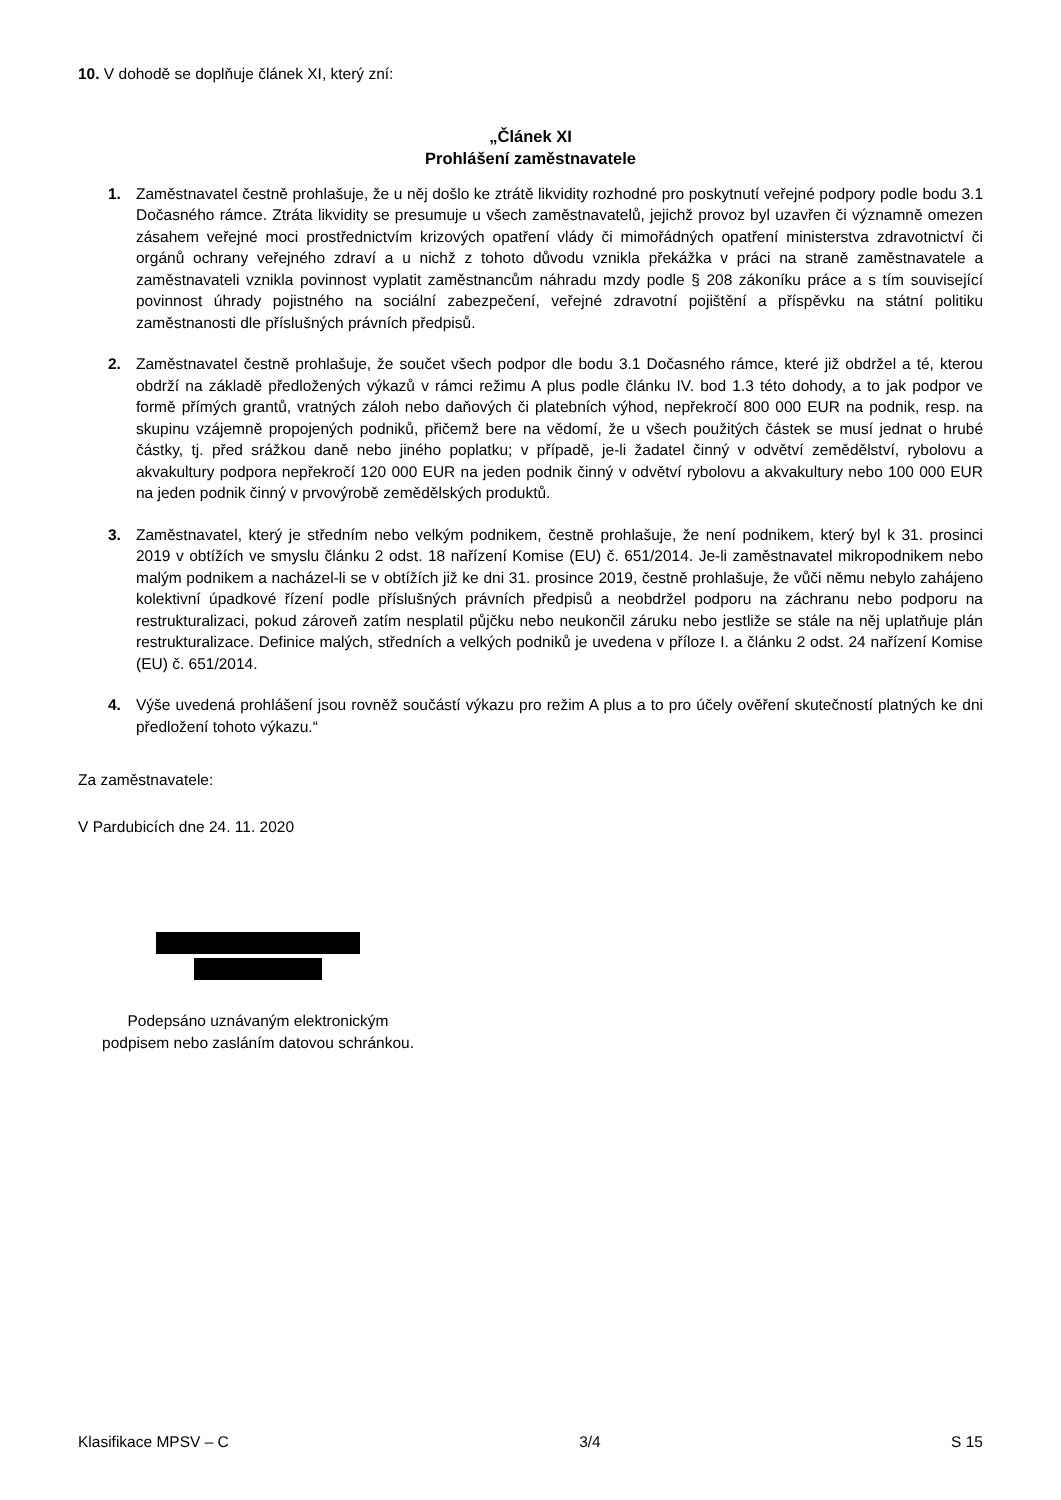10. V dohodě se doplňuje článek XI, který zní:
„Článek XI
Prohlášení zaměstnavatele
1. Zaměstnavatel čestně prohlašuje, že u něj došlo ke ztrátě likvidity rozhodné pro poskytnutí veřejné podpory podle bodu 3.1 Dočasného rámce. Ztráta likvidity se presumuje u všech zaměstnavatelů, jejichž provoz byl uzavřen či významně omezen zásahem veřejné moci prostřednictvím krizových opatření vlády či mimořádných opatření ministerstva zdravotnictví či orgánů ochrany veřejného zdraví a u nichž z tohoto důvodu vznikla překážka v práci na straně zaměstnavatele a zaměstnavateli vznikla povinnost vyplatit zaměstnancům náhradu mzdy podle § 208 zákoníku práce a s tím související povinnost úhrady pojistného na sociální zabezpečení, veřejné zdravotní pojištění a příspěvku na státní politiku zaměstnanosti dle příslušných právních předpisů.
2. Zaměstnavatel čestně prohlašuje, že součet všech podpor dle bodu 3.1 Dočasného rámce, které již obdržel a té, kterou obdrží na základě předložených výkazů v rámci režimu A plus podle článku IV. bod 1.3 této dohody, a to jak podpor ve formě přímých grantů, vratných záloh nebo daňových či platebních výhod, nepřekročí 800 000 EUR na podnik, resp. na skupinu vzájemně propojených podniků, přičemž bere na vědomí, že u všech použitých částek se musí jednat o hrubé částky, tj. před srážkou daně nebo jiného poplatku; v případě, je-li žadatel činný v odvětví zemědělství, rybolovu a akvakultury podpora nepřekročí 120 000 EUR na jeden podnik činný v odvětví rybolovu a akvakultury nebo 100 000 EUR na jeden podnik činný v prvovýrobě zemědělských produktů.
3. Zaměstnavatel, který je středním nebo velkým podnikem, čestně prohlašuje, že není podnikem, který byl k 31. prosinci 2019 v obtížích ve smyslu článku 2 odst. 18 nařízení Komise (EU) č. 651/2014. Je-li zaměstnavatel mikropodnikem nebo malým podnikem a nacházel-li se v obtížích již ke dni 31. prosince 2019, čestně prohlašuje, že vůči němu nebylo zahájeno kolektivní úpadkové řízení podle příslušných právních předpisů a neobdržel podporu na záchranu nebo podporu na restrukturalizaci, pokud zároveň zatím nesplatil půjčku nebo neukončil záruku nebo jestliže se stále na něj uplatňuje plán restrukturalizace. Definice malých, středních a velkých podniků je uvedena v příloze I. a článku 2 odst. 24 nařízení Komise (EU) č. 651/2014.
4. Výše uvedená prohlášení jsou rovněž součástí výkazu pro režim A plus a to pro účely ověření skutečností platných ke dni předložení tohoto výkazu.“
Za zaměstnavatele:
V Pardubicích dne 24. 11. 2020
Podepsáno uznávaným elektronickým
podpisem nebo zasláním datovou schránkou.
Klasifikace MPSV – C 3/4 S 15